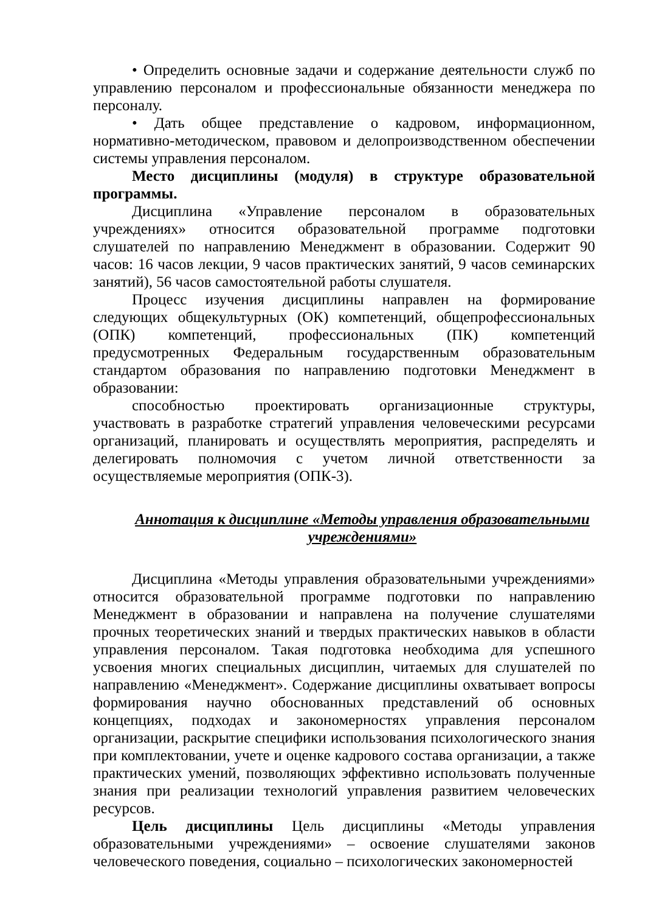• Определить основные задачи и содержание деятельности служб по управлению персоналом и профессиональные обязанности менеджера по персоналу.
• Дать общее представление о кадровом, информационном, нормативно-методическом, правовом и делопроизводственном обеспечении системы управления персоналом.
Место дисциплины (модуля) в структуре образовательной программы.
Дисциплина «Управление персоналом в образовательных учреждениях» относится образовательной программе подготовки слушателей по направлению Менеджмент в образовании. Содержит 90 часов: 16 часов лекции, 9 часов практических занятий, 9 часов семинарских занятий), 56 часов самостоятельной работы слушателя.
Процесс изучения дисциплины направлен на формирование следующих общекультурных (ОК) компетенций, общепрофессиональных (ОПК) компетенций, профессиональных (ПК) компетенций предусмотренных Федеральным государственным образовательным стандартом образования по направлению подготовки Менеджмент в образовании:
способностью проектировать организационные структуры, участвовать в разработке стратегий управления человеческими ресурсами организаций, планировать и осуществлять мероприятия, распределять и делегировать полномочия с учетом личной ответственности за осуществляемые мероприятия (ОПК-3).
Аннотация к дисциплине «Методы управления образовательными учреждениями»
Дисциплина «Методы управления образовательными учреждениями» относится образовательной программе подготовки по направлению Менеджмент в образовании и направлена на получение слушателями прочных теоретических знаний и твердых практических навыков в области управления персоналом. Такая подготовка необходима для успешного усвоения многих специальных дисциплин, читаемых для слушателей по направлению «Менеджмент». Содержание дисциплины охватывает вопросы формирования научно обоснованных представлений об основных концепциях, подходах и закономерностях управления персоналом организации, раскрытие специфики использования психологического знания при комплектовании, учете и оценке кадрового состава организации, а также практических умений, позволяющих эффективно использовать полученные знания при реализации технологий управления развитием человеческих ресурсов.
Цель дисциплины Цель дисциплины «Методы управления образовательными учреждениями» – освоение слушателями законов человеческого поведения, социально – психологических закономерностей